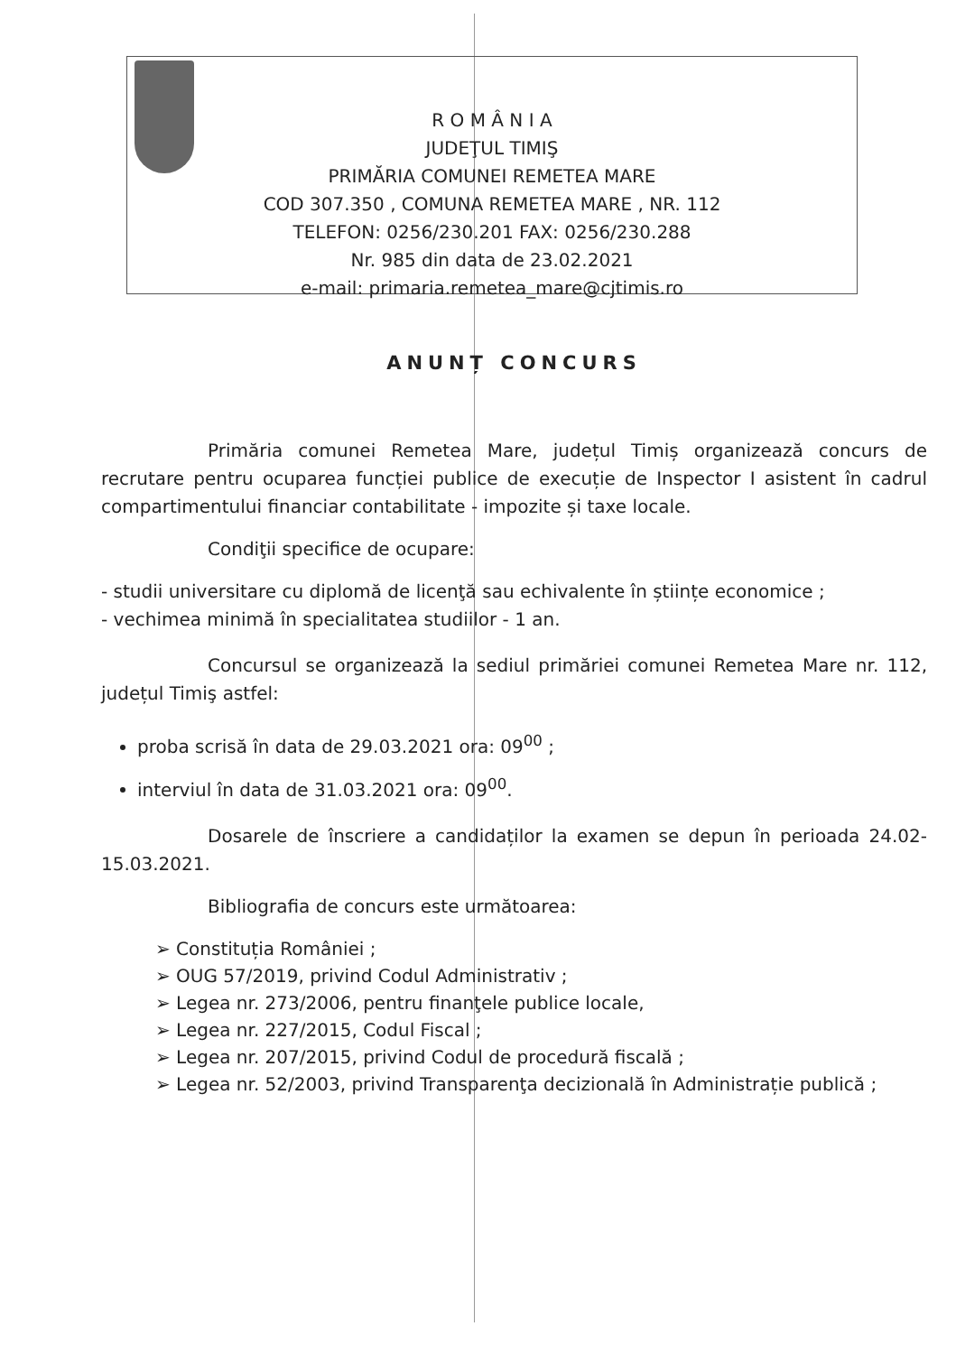R O M Â N I A
JUDEŢUL TIMIŞ
PRIMĂRIA COMUNEI REMETEA MARE
COD 307.350 , COMUNA REMETEA MARE , NR. 112
TELEFON: 0256/230.201 FAX: 0256/230.288
Nr. 985 din data de 23.02.2021
e-mail: primaria.remetea_mare@cjtimis.ro
ANUNȚ CONCURS
Primăria comunei Remetea Mare, județul Timiș organizează concurs de recrutare pentru ocuparea funcției publice de execuție de Inspector I asistent în cadrul compartimentului financiar contabilitate - impozite și taxe locale.
Condiţii specifice de ocupare:
- studii universitare cu diplomă de licenţă sau echivalente în științe economice ;
- vechimea minimă în specialitatea studiilor - 1 an.
Concursul se organizează la sediul primăriei comunei Remetea Mare nr. 112, județul Timiş astfel:
proba scrisă în data de 29.03.2021 ora: 09<sup>00</sup> ;
interviul în data de 31.03.2021 ora: 09<sup>00</sup>.
Dosarele de înscriere a candidaților la examen se depun în perioada 24.02- 15.03.2021.
Bibliografia de concurs este următoarea:
➢ Constituția României ;
➢ OUG 57/2019, privind Codul Administrativ ;
➢ Legea nr. 273/2006, pentru finanţele publice locale,
➢ Legea nr. 227/2015, Codul Fiscal ;
➢ Legea nr. 207/2015, privind Codul de procedură fiscală ;
➢ Legea nr. 52/2003, privind Transparenţa decizională în Administrație publică ;